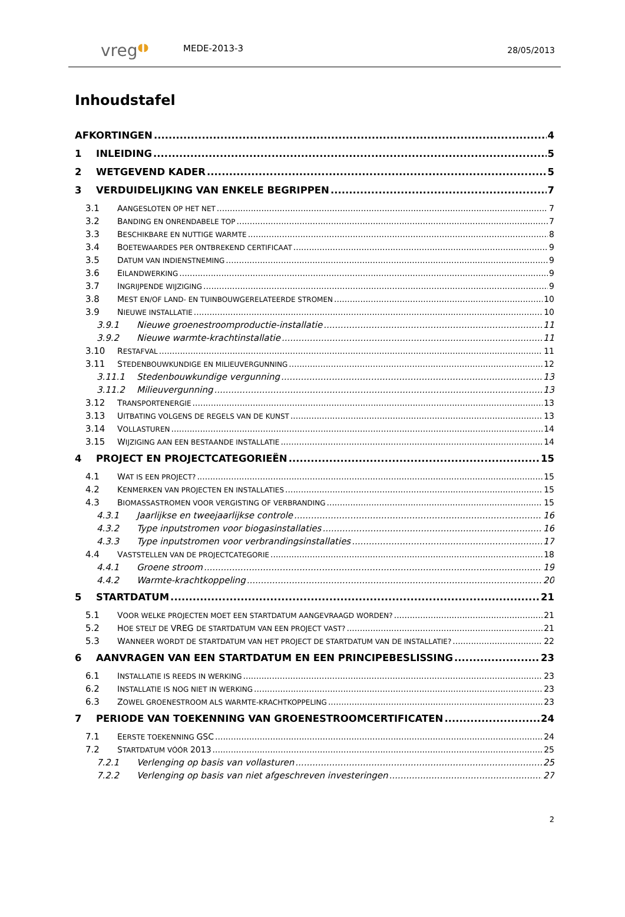vreg◖◗
MEDE-2013-3
28/05/2013
Inhoudstafel
AFKORTINGEN 4
1 INLEIDING 5
2 WETGEVEND KADER 5
3 VERDUIDELIJKING VAN ENKELE BEGRIPPEN 7
3.1 AANGESLOTEN OP HET NET 7
3.2 BANDING EN ONRENDABELE TOP 7
3.3 BESCHIKBARE EN NUTTIGE WARMTE 8
3.4 BOETEWAARDES PER ONTBREKEND CERTIFICAAT 9
3.5 DATUM VAN INDIENSTNEMING 9
3.6 EILANDWERKING 9
3.7 INGRIJPENDE WIJZIGING 9
3.8 MEST EN/OF LAND- EN TUINBOUWGERELATEERDE STROMEN 10
3.9 NIEUWE INSTALLATIE 10
3.9.1 Nieuwe groenestroomproductie-installatie 11
3.9.2 Nieuwe warmte-krachtinstallatie 11
3.10 RESTAFVAL 11
3.11 STEDENBOUWKUNDIGE EN MILIEUVERGUNNING 12
3.11.1 Stedenbouwkundige vergunning 13
3.11.2 Milieuvergunning 13
3.12 TRANSPORTENERGIE 13
3.13 UITBATING VOLGENS DE REGELS VAN DE KUNST 13
3.14 VOLLASTUREN 14
3.15 WIJZIGING AAN EEN BESTAANDE INSTALLATIE 14
4 PROJECT EN PROJECTCATEGORIEËN 15
4.1 WAT IS EEN PROJECT? 15
4.2 KENMERKEN VAN PROJECTEN EN INSTALLATIES 15
4.3 BIOMASSASTROMEN VOOR VERGISTING OF VERBRANDING 15
4.3.1 Jaarlijkse en tweejaarlijkse controle 16
4.3.2 Type inputstromen voor biogasinstallaties 16
4.3.3 Type inputstromen voor verbrandingsinstallaties 17
4.4 VASTSTELLEN VAN DE PROJECTCATEGORIE 18
4.4.1 Groene stroom 19
4.4.2 Warmte-krachtkoppeling 20
5 STARTDATUM 21
5.1 VOOR WELKE PROJECTEN MOET EEN STARTDATUM AANGEVRAAGD WORDEN? 21
5.2 HOE STELT DE VREG DE STARTDATUM VAN EEN PROJECT VAST? 21
5.3 WANNEER WORDT DE STARTDATUM VAN HET PROJECT DE STARTDATUM VAN DE INSTALLATIE? 22
6 AANVRAGEN VAN EEN STARTDATUM EN EEN PRINCIPEBESLISSING 23
6.1 INSTALLATIE IS REEDS IN WERKING 23
6.2 INSTALLATIE IS NOG NIET IN WERKING 23
6.3 ZOWEL GROENESTROOM ALS WARMTE-KRACHTKOPPELING 23
7 PERIODE VAN TOEKENNING VAN GROENESTROOMCERTIFICATEN 24
7.1 EERSTE TOEKENNING GSC 24
7.2 STARTDATUM VÓÓR 2013 25
7.2.1 Verlenging op basis van vollasturen 25
7.2.2 Verlenging op basis van niet afgeschreven investeringen 27
2